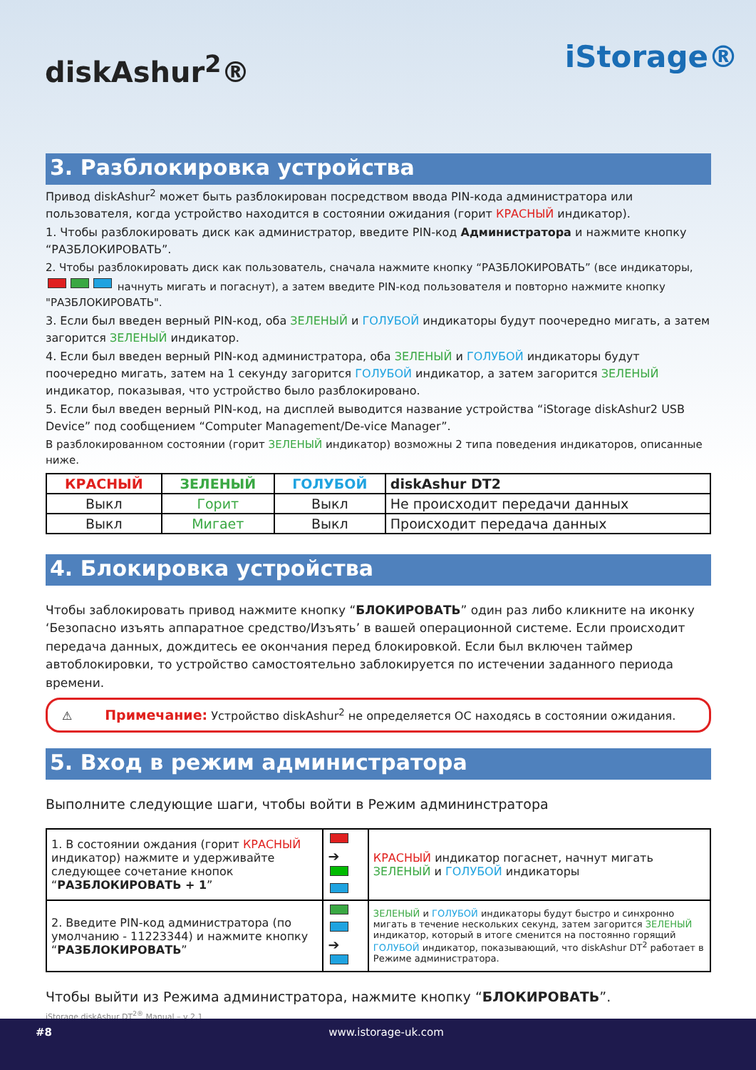diskAshur<sup>2</sup>®
iStorage®
3. Разблокировка устройства
Привод diskAshur<sup>2</sup> может быть разблокирован посредством ввода PIN-кода администратора или пользователя, когда устройство находится в состоянии ожидания (горит КРАСНЫЙ индикатор).
1. Чтобы разблокировать диск как администратор, введите PIN-код Администратора и нажмите кнопку “РАЗБЛОКИРОВАТЬ”.
2. Чтобы разблокировать диск как пользователь, сначала нажмите кнопку “РАЗБЛОКИРОВАТЬ” (все индикаторы, начнуть мигать и погаснут), а затем введите PIN-код пользователя и повторно нажмите кнопку "РАЗБЛОКИРОВАТЬ".
3. Если был введен верный PIN-код, оба ЗЕЛЕНЫЙ и ГОЛУБОЙ индикаторы будут поочередно мигать, а затем загорится ЗЕЛЕНЫЙ индикатор.
4. Если был введен верный PIN-код администратора, оба ЗЕЛЕНЫЙ и ГОЛУБОЙ индикаторы будут поочередно мигать, затем на 1 секунду загорится ГОЛУБОЙ индикатор, а затем загорится ЗЕЛЕНЫЙ индикатор, показывая, что устройство было разблокировано.
5. Если был введен верный PIN-код, на дисплей выводится название устройства “iStorage diskAshur2 USB Device” под сообщением “Computer Management/De-vice Manager”.
В разблокированном состоянии (горит ЗЕЛЕНЫЙ индикатор) возможны 2 типа поведения индикаторов, описанные ниже.
| КРАСНЫЙ | ЗЕЛЕНЫЙ | ГОЛУБОЙ | diskAshur DT2 |
| --- | --- | --- | --- |
| Выкл | Горит | Выкл | Не происходит передачи данных |
| Выкл | Мигает | Выкл | Происходит передача данных |
4. Блокировка устройства
Чтобы заблокировать привод нажмите кнопку “БЛОКИРОВАТЬ” один раз либо кликните на иконку ‘Безопасно изъять аппаратное средство/Изъять’ в вашей операционной системе. Если происходит передача данных, дождитесь ее окончания перед блокировкой. Если был включен таймер автоблокировки, то устройство самостоятельно заблокируется по истечении заданного периода времени.
⚠ Примечание: Устройство diskAshur<sup>2</sup> не определяется ОС находясь в состоянии ожидания.
5. Вход в режим администратора
Выполните следующие шаги, чтобы войти в Режим админинстратора
| 1. В состоянии ождания (горит КРАСНЫЙ индикатор) нажмите и удерживайте следующее сочетание кнопок “ РАЗБЛОКИРОВАТЬ + 1 ” | ➔ | КРАСНЫЙ индикатор погаснет, начнут мигать ЗЕЛЕНЫЙ и ГОЛУБОЙ индикаторы |
| 2. Введите PIN-код администратора (по умолчанию - 11223344) и нажмите кнопку “ РАЗБЛОКИРОВАТЬ ” | ➔ | ЗЕЛЕНЫЙ и ГОЛУБОЙ индикаторы будут быстро и синхронно мигать в течение нескольких секунд, затем загорится ЗЕЛЕНЫЙ индикатор, который в итоге сменится на постоянно горящий ГОЛУБОЙ индикатор, показывающий, что diskAshur DT<sup>2</sup> работает в Режиме администратора. |
Чтобы выйти из Режима администратора, нажмите кнопку “БЛОКИРОВАТЬ”.
iStorage diskAshur DT<sup>2®</sup> Manual – v 2.1
#8 www.istorage-uk.com